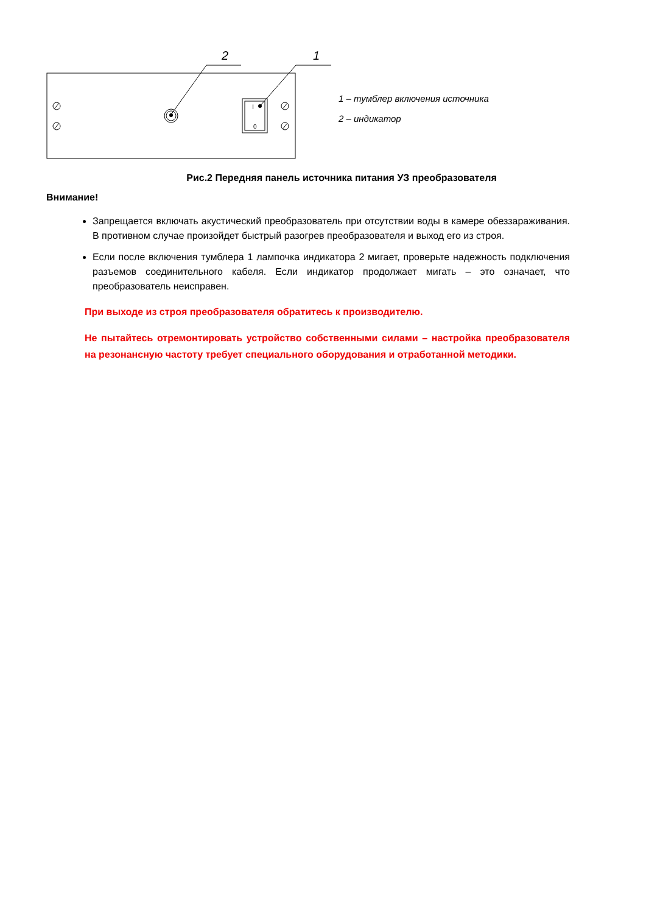2
1
I
0
1 – тумблер включения источника
2 – индикатор
Рис.2 Передняя панель источника питания УЗ преобразователя
Внимание!
Запрещается включать акустический преобразователь при отсутствии воды в камере обеззараживания. В противном случае произойдет быстрый разогрев преобразователя и выход его из строя.
Если после включения тумблера 1 лампочка индикатора 2 мигает, проверьте надежность подключения разъемов соединительного кабеля. Если индикатор продолжает мигать – это означает, что преобразователь неисправен.
При выходе из строя преобразователя обратитесь к производителю.
Не пытайтесь отремонтировать устройство собственными силами – настройка преобразователя на резонансную частоту требует специального оборудования и отработанной методики.